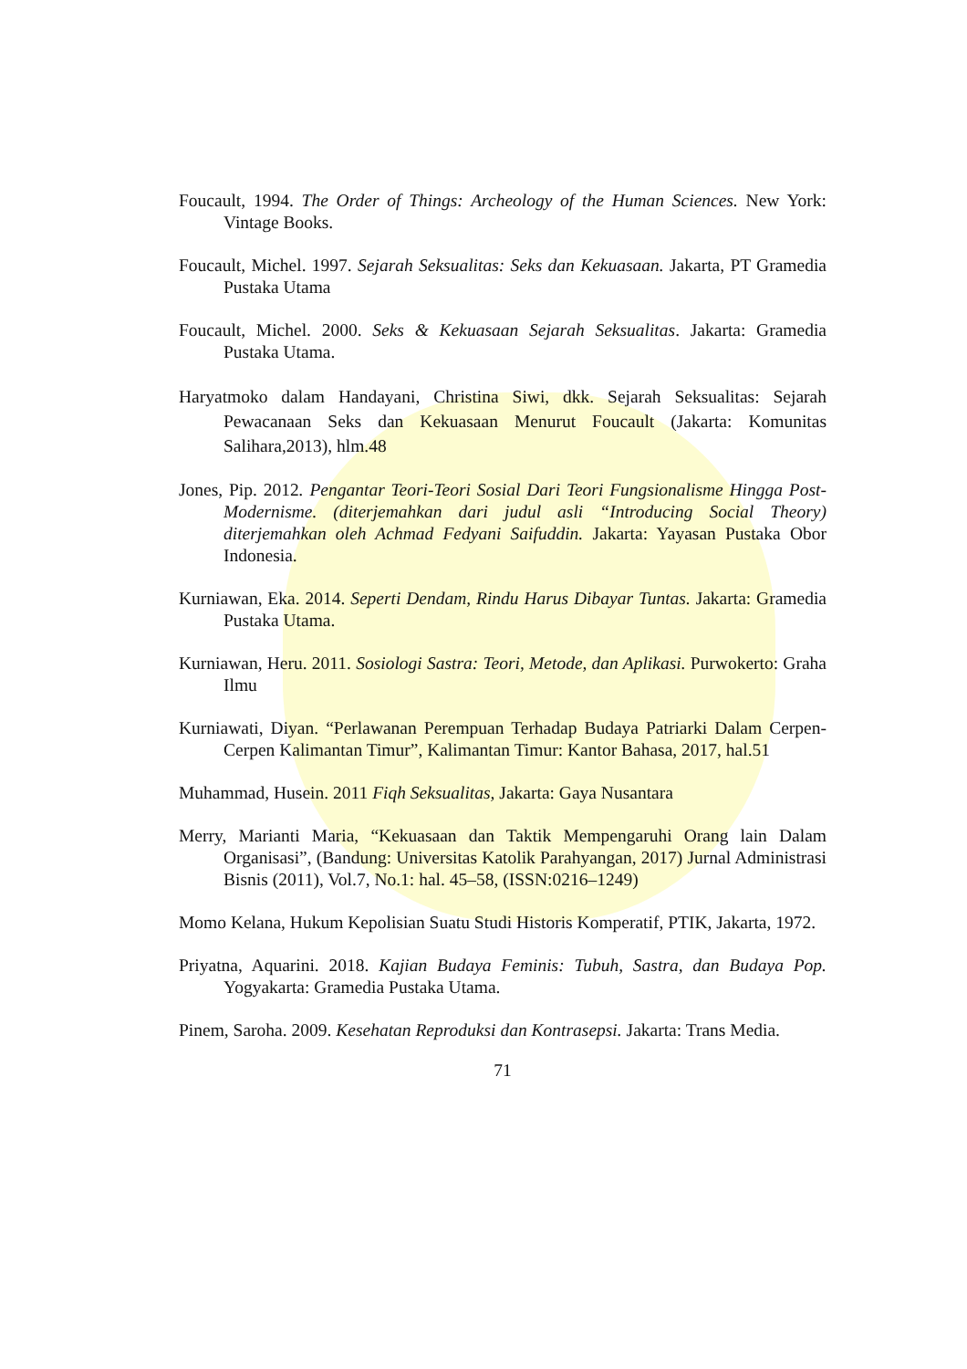Foucault, 1994. The Order of Things: Archeology of the Human Sciences. New York: Vintage Books.
Foucault, Michel. 1997. Sejarah Seksualitas: Seks dan Kekuasaan. Jakarta, PT Gramedia Pustaka Utama
Foucault, Michel. 2000. Seks & Kekuasaan Sejarah Seksualitas. Jakarta: Gramedia Pustaka Utama.
Haryatmoko dalam Handayani, Christina Siwi, dkk. Sejarah Seksualitas: Sejarah Pewacanaan Seks dan Kekuasaan Menurut Foucault (Jakarta: Komunitas Salihara,2013), hlm.48
Jones, Pip. 2012. Pengantar Teori-Teori Sosial Dari Teori Fungsionalisme Hingga Post- Modernisme. (diterjemahkan dari judul asli “Introducing Social Theory) diterjemahkan oleh Achmad Fedyani Saifuddin. Jakarta: Yayasan Pustaka Obor Indonesia.
Kurniawan, Eka. 2014. Seperti Dendam, Rindu Harus Dibayar Tuntas. Jakarta: Gramedia Pustaka Utama.
Kurniawan, Heru. 2011. Sosiologi Sastra: Teori, Metode, dan Aplikasi. Purwokerto: Graha Ilmu
Kurniawati, Diyan. “Perlawanan Perempuan Terhadap Budaya Patriarki Dalam Cerpen-Cerpen Kalimantan Timur”, Kalimantan Timur: Kantor Bahasa, 2017, hal.51
Muhammad, Husein. 2011 Fiqh Seksualitas, Jakarta: Gaya Nusantara
Merry, Marianti Maria, “Kekuasaan dan Taktik Mempengaruhi Orang lain Dalam Organisasi”, (Bandung: Universitas Katolik Parahyangan, 2017) Jurnal Administrasi Bisnis (2011), Vol.7, No.1: hal. 45–58, (ISSN:0216–1249)
Momo Kelana, Hukum Kepolisian Suatu Studi Historis Komperatif, PTIK, Jakarta, 1972.
Priyatna, Aquarini. 2018. Kajian Budaya Feminis: Tubuh, Sastra, dan Budaya Pop. Yogyakarta: Gramedia Pustaka Utama.
Pinem, Saroha. 2009. Kesehatan Reproduksi dan Kontrasepsi. Jakarta: Trans Media.
71